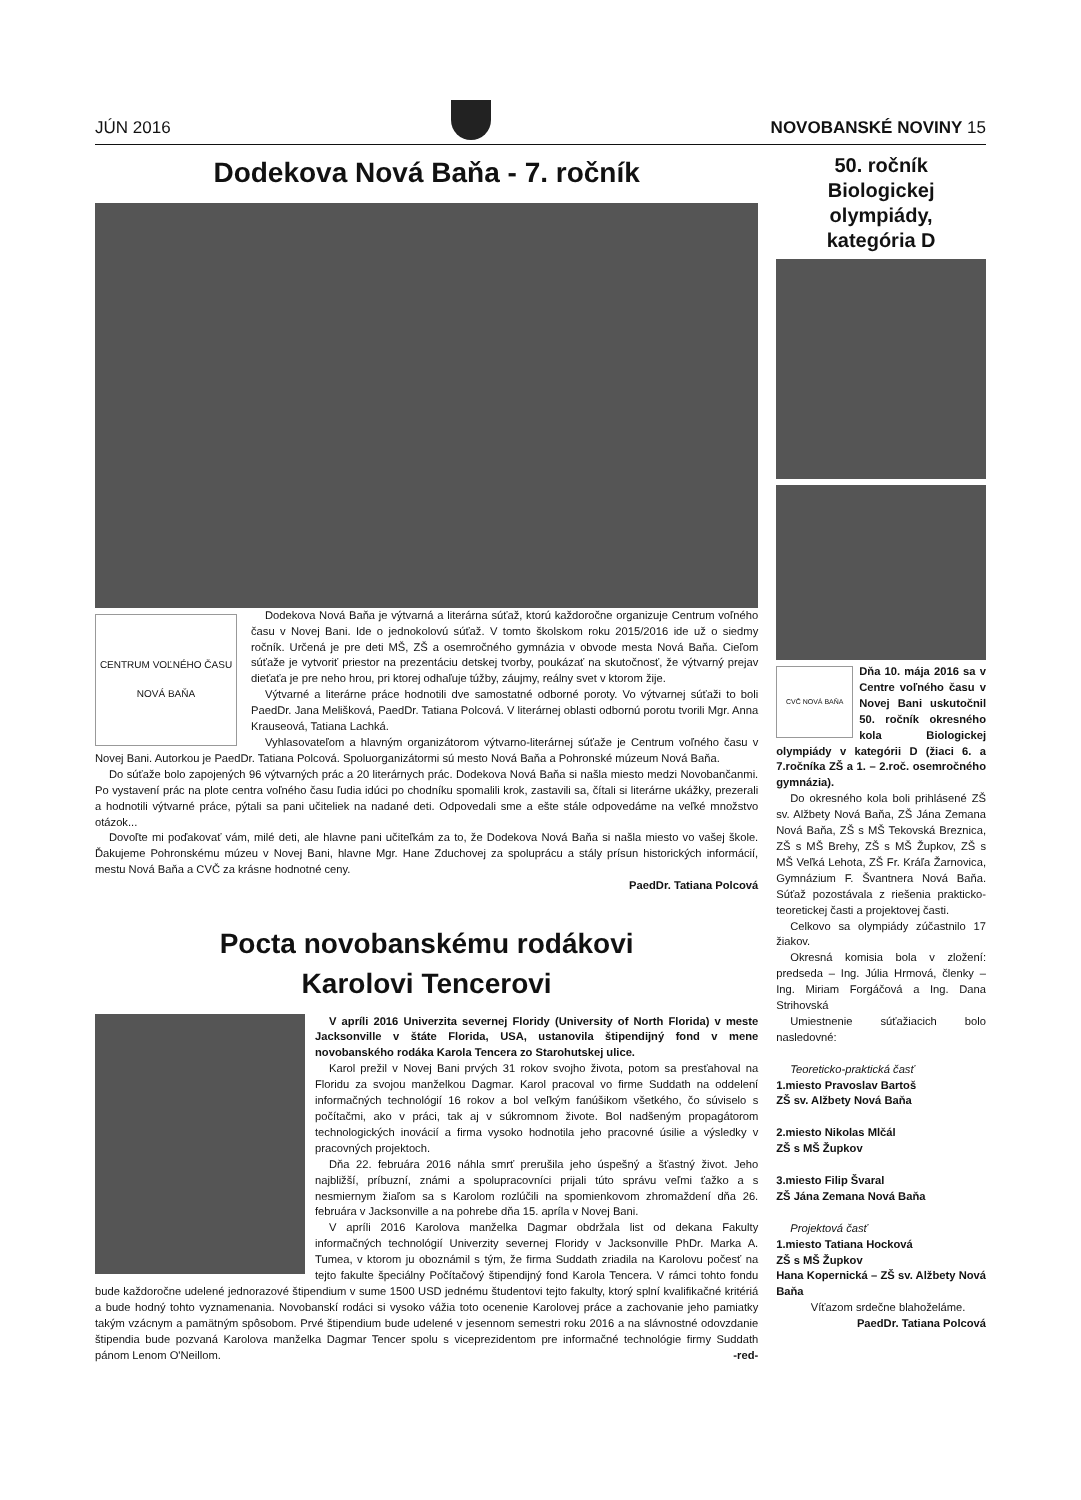JÚN 2016 NOVOBANSKÉ NOVINY 15
Dodekova Nová Baňa - 7. ročník
CENTRUM VOĽNÉHO ČASU
NOVÁ BAŇA
Dodekova Nová Baňa je výtvarná a literárna súťaž, ktorú každoročne organizuje Centrum voľného času v Novej Bani. Ide o jednokolovú súťaž. V tomto školskom roku 2015/2016 ide už o siedmy ročník. Určená je pre deti MŠ, ZŠ a osemročného gymnázia v obvode mesta Nová Baňa. Cieľom súťaže je vytvoriť priestor na prezentáciu detskej tvorby, poukázať na skutočnosť, že výtvarný prejav dieťaťa je pre neho hrou, pri ktorej odhaľuje túžby, záujmy, reálny svet v ktorom žije.
Výtvarné a literárne práce hodnotili dve samostatné odborné poroty. Vo výtvarnej súťaži to boli PaedDr. Jana Melišková, PaedDr. Tatiana Polcová. V literárnej oblasti odbornú porotu tvorili Mgr. Anna Krauseová, Tatiana Lachká.
Vyhlasovateľom a hlavným organizátorom výtvarno-literárnej súťaže je Centrum voľného času v Novej Bani. Autorkou je PaedDr. Tatiana Polcová. Spoluorganizátormi sú mesto Nová Baňa a Pohronské múzeum Nová Baňa.
Do súťaže bolo zapojených 96 výtvarných prác a 20 literárnych prác. Dodekova Nová Baňa si našla miesto medzi Novobančanmi. Po vystavení prác na plote centra voľného času ľudia idúci po chodníku spomalili krok, zastavili sa, čítali si literárne ukážky, prezerali a hodnotili výtvarné práce, pýtali sa pani učiteliek na nadané deti. Odpovedali sme a ešte stále odpovedáme na veľké množstvo otázok...
Dovoľte mi poďakovať vám, milé deti, ale hlavne pani učiteľkám za to, že Dodekova Nová Baňa si našla miesto vo vašej škole. Ďakujeme Pohronskému múzeu v Novej Bani, hlavne Mgr. Hane Zduchovej za spoluprácu a stály prísun historických informácií, mestu Nová Baňa a CVČ za krásne hodnotné ceny.
PaedDr. Tatiana Polcová
Pocta novobanskému rodákovi
Karolovi Tencerovi
V apríli 2016 Univerzita severnej Floridy (University of North Florida) v meste Jacksonville v štáte Florida, USA, ustanovila štipendijný fond v mene novobanského rodáka Karola Tencera zo Starohutskej ulice.
Karol prežil v Novej Bani prvých 31 rokov svojho života, potom sa presťahoval na Floridu za svojou manželkou Dagmar. Karol pracoval vo firme Suddath na oddelení informačných technológií 16 rokov a bol veľkým fanúšikom všetkého, čo súviselo s počítačmi, ako v práci, tak aj v súkromnom živote. Bol nadšeným propagátorom technologických inovácií a firma vysoko hodnotila jeho pracovné úsilie a výsledky v pracovných projektoch.
Dňa 22. februára 2016 náhla smrť prerušila jeho úspešný a šťastný život. Jeho najbližší, príbuzní, známi a spolupracovníci prijali túto správu veľmi ťažko a s nesmiernym žiaľom sa s Karolom rozlúčili na spomienkovom zhromaždení dňa 26. februára v Jacksonville a na pohrebe dňa 15. apríla v Novej Bani.
V apríli 2016 Karolova manželka Dagmar obdržala list od dekana Fakulty informačných technológií Univerzity severnej Floridy v Jacksonville PhDr. Marka A. Tumea, v ktorom ju oboznámil s tým, že firma Suddath zriadila na Karolovu počesť na tejto fakulte špeciálny Počítačový štipendijný fond Karola Tencera. V rámci tohto fondu bude každoročne udelené jednorazové štipendium v sume 1500 USD jednému študentovi tejto fakulty, ktorý splní kvalifikačné kritériá a bude hodný tohto vyznamenania. Novobanskí rodáci si vysoko vážia toto ocenenie Karolovej práce a zachovanie jeho pamiatky takým vzácnym a pamätným spôsobom. Prvé štipendium bude udelené v jesennom semestri roku 2016 a na slávnostné odovzdanie štipendia bude pozvaná Karolova manželka Dagmar Tencer spolu s viceprezidentom pre informačné technológie firmy Suddath pánom Lenom O'Neillom. -red-
50. ročník
Biologickej
olympiády,
kategória D
CVČ NOVÁ BAŇA
Dňa 10. mája 2016 sa v Centre voľného času v Novej Bani uskutočnil 50. ročník okresného kola Biologickej olympiády v kategórii D (žiaci 6. a 7.ročníka ZŠ a 1. – 2.roč. osemročného gymnázia).
Do okresného kola boli prihlásené ZŠ sv. Alžbety Nová Baňa, ZŠ Jána Zemana Nová Baňa, ZŠ s MŠ Tekovská Breznica, ZŠ s MŠ Brehy, ZŠ s MŠ Župkov, ZŠ s MŠ Veľká Lehota, ZŠ Fr. Kráľa Žarnovica, Gymnázium F. Švantnera Nová Baňa. Súťaž pozostávala z riešenia prakticko-teoretickej časti a projektovej časti.
Celkovo sa olympiády zúčastnilo 17 žiakov.
Okresná komisia bola v zložení: predseda – Ing. Júlia Hrmová, členky – Ing. Miriam Forgáčová a Ing. Dana Strihovská
Umiestnenie súťažiacich bolo nasledovné:
Teoreticko-praktická časť
1.miesto Pravoslav Bartoš
ZŠ sv. Alžbety Nová Baňa
2.miesto Nikolas Mlčál
ZŠ s MŠ Župkov
3.miesto Filip Švaral
ZŠ Jána Zemana Nová Baňa
Projektová časť
1.miesto Tatiana Hocková
ZŠ s MŠ Župkov
Hana Kopernická – ZŠ sv. Alžbety Nová Baňa
Víťazom srdečne blahoželáme.
PaedDr. Tatiana Polcová